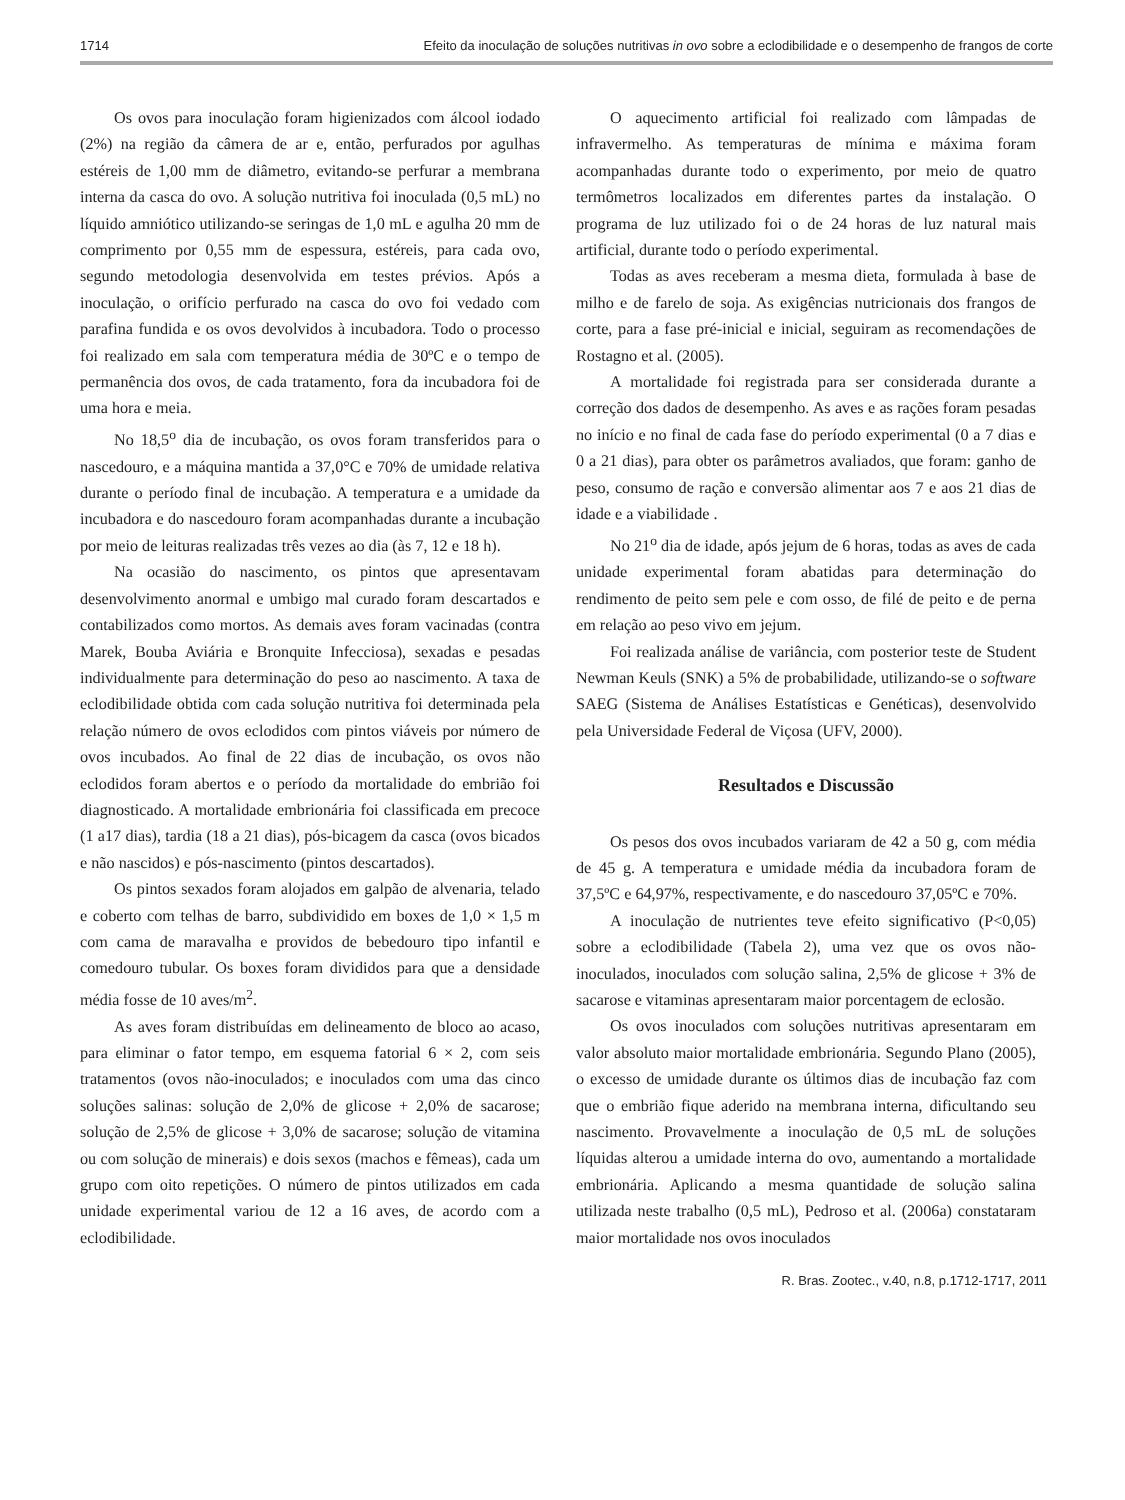1714 Efeito da inoculação de soluções nutritivas in ovo sobre a eclodibilidade e o desempenho de frangos de corte
Os ovos para inoculação foram higienizados com álcool iodado (2%) na região da câmera de ar e, então, perfurados por agulhas estéreis de 1,00 mm de diâmetro, evitando-se perfurar a membrana interna da casca do ovo. A solução nutritiva foi inoculada (0,5 mL) no líquido amniótico utilizando-se seringas de 1,0 mL e agulha 20 mm de comprimento por 0,55 mm de espessura, estéreis, para cada ovo, segundo metodologia desenvolvida em testes prévios. Após a inoculação, o orifício perfurado na casca do ovo foi vedado com parafina fundida e os ovos devolvidos à incubadora. Todo o processo foi realizado em sala com temperatura média de 30ºC e o tempo de permanência dos ovos, de cada tratamento, fora da incubadora foi de uma hora e meia.
No 18,5<sup>o</sup> dia de incubação, os ovos foram transferidos para o nascedouro, e a máquina mantida a 37,0°C e 70% de umidade relativa durante o período final de incubação. A temperatura e a umidade da incubadora e do nascedouro foram acompanhadas durante a incubação por meio de leituras realizadas três vezes ao dia (às 7, 12 e 18 h).
Na ocasião do nascimento, os pintos que apresentavam desenvolvimento anormal e umbigo mal curado foram descartados e contabilizados como mortos. As demais aves foram vacinadas (contra Marek, Bouba Aviária e Bronquite Infecciosa), sexadas e pesadas individualmente para determinação do peso ao nascimento. A taxa de eclodibilidade obtida com cada solução nutritiva foi determinada pela relação número de ovos eclodidos com pintos viáveis por número de ovos incubados. Ao final de 22 dias de incubação, os ovos não eclodidos foram abertos e o período da mortalidade do embrião foi diagnosticado. A mortalidade embrionária foi classificada em precoce (1 a17 dias), tardia (18 a 21 dias), pós-bicagem da casca (ovos bicados e não nascidos) e pós-nascimento (pintos descartados).
Os pintos sexados foram alojados em galpão de alvenaria, telado e coberto com telhas de barro, subdividido em boxes de 1,0 × 1,5 m com cama de maravalha e providos de bebedouro tipo infantil e comedouro tubular. Os boxes foram divididos para que a densidade média fosse de 10 aves/m<sup>2</sup>.
As aves foram distribuídas em delineamento de bloco ao acaso, para eliminar o fator tempo, em esquema fatorial 6 × 2, com seis tratamentos (ovos não-inoculados; e inoculados com uma das cinco soluções salinas: solução de 2,0% de glicose + 2,0% de sacarose; solução de 2,5% de glicose + 3,0% de sacarose; solução de vitamina ou com solução de minerais) e dois sexos (machos e fêmeas), cada um grupo com oito repetições. O número de pintos utilizados em cada unidade experimental variou de 12 a 16 aves, de acordo com a eclodibilidade.
O aquecimento artificial foi realizado com lâmpadas de infravermelho. As temperaturas de mínima e máxima foram acompanhadas durante todo o experimento, por meio de quatro termômetros localizados em diferentes partes da instalação. O programa de luz utilizado foi o de 24 horas de luz natural mais artificial, durante todo o período experimental.
Todas as aves receberam a mesma dieta, formulada à base de milho e de farelo de soja. As exigências nutricionais dos frangos de corte, para a fase pré-inicial e inicial, seguiram as recomendações de Rostagno et al. (2005).
A mortalidade foi registrada para ser considerada durante a correção dos dados de desempenho. As aves e as rações foram pesadas no início e no final de cada fase do período experimental (0 a 7 dias e 0 a 21 dias), para obter os parâmetros avaliados, que foram: ganho de peso, consumo de ração e conversão alimentar aos 7 e aos 21 dias de idade e a viabilidade .
No 21<sup>o</sup> dia de idade, após jejum de 6 horas, todas as aves de cada unidade experimental foram abatidas para determinação do rendimento de peito sem pele e com osso, de filé de peito e de perna em relação ao peso vivo em jejum.
Foi realizada análise de variância, com posterior teste de Student Newman Keuls (SNK) a 5% de probabilidade, utilizando-se o software SAEG (Sistema de Análises Estatísticas e Genéticas), desenvolvido pela Universidade Federal de Viçosa (UFV, 2000).
Resultados e Discussão
Os pesos dos ovos incubados variaram de 42 a 50 g, com média de 45 g. A temperatura e umidade média da incubadora foram de 37,5ºC e 64,97%, respectivamente, e do nascedouro 37,05ºC e 70%.
A inoculação de nutrientes teve efeito significativo (P<0,05) sobre a eclodibilidade (Tabela 2), uma vez que os ovos não-inoculados, inoculados com solução salina, 2,5% de glicose + 3% de sacarose e vitaminas apresentaram maior porcentagem de eclosão.
Os ovos inoculados com soluções nutritivas apresentaram em valor absoluto maior mortalidade embrionária. Segundo Plano (2005), o excesso de umidade durante os últimos dias de incubação faz com que o embrião fique aderido na membrana interna, dificultando seu nascimento. Provavelmente a inoculação de 0,5 mL de soluções líquidas alterou a umidade interna do ovo, aumentando a mortalidade embrionária. Aplicando a mesma quantidade de solução salina utilizada neste trabalho (0,5 mL), Pedroso et al. (2006a) constataram maior mortalidade nos ovos inoculados
R. Bras. Zootec., v.40, n.8, p.1712-1717, 2011